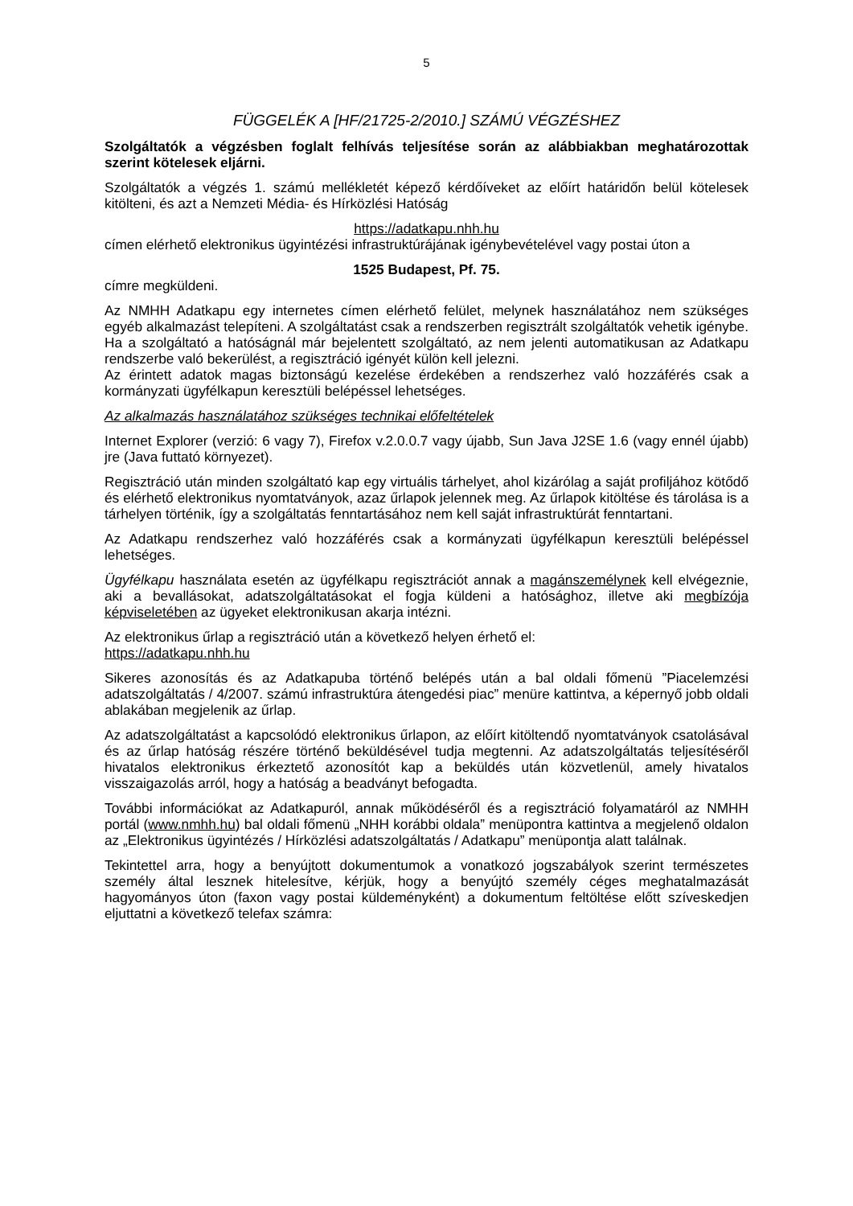5
FÜGGELÉK A [HF/21725-2/2010.] SZÁMÚ VÉGZÉSHEZ
Szolgáltatók a végzésben foglalt felhívás teljesítése során az alábbiakban meghatározottak szerint kötelesek eljárni.
Szolgáltatók a végzés 1. számú mellékletét képező kérdőíveket az előírt határidőn belül kötelesek kitölteni, és azt a Nemzeti Média- és Hírközlési Hatóság
https://adatkapu.nhh.hu
címen elérhető elektronikus ügyintézési infrastruktúrájának igénybevételével vagy postai úton a
1525 Budapest, Pf. 75.
címre megküldeni.
Az NMHH Adatkapu egy internetes címen elérhető felület, melynek használatához nem szükséges egyéb alkalmazást telepíteni. A szolgáltatást csak a rendszerben regisztrált szolgáltatók vehetik igénybe. Ha a szolgáltató a hatóságnál már bejelentett szolgáltató, az nem jelenti automatikusan az Adatkapu rendszerbe való bekerülést, a regisztráció igényét külön kell jelezni.
Az érintett adatok magas biztonságú kezelése érdekében a rendszerhez való hozzáférés csak a kormányzati ügyfélkapun keresztüli belépéssel lehetséges.
Az alkalmazás használatához szükséges technikai előfeltételek
Internet Explorer (verzió: 6 vagy 7), Firefox v.2.0.0.7 vagy újabb, Sun Java J2SE 1.6 (vagy ennél újabb) jre (Java futtató környezet).
Regisztráció után minden szolgáltató kap egy virtuális tárhelyet, ahol kizárólag a saját profiljához kötődő és elérhető elektronikus nyomtatványok, azaz űrlapok jelennek meg. Az űrlapok kitöltése és tárolása is a tárhelyen történik, így a szolgáltatás fenntartásához nem kell saját infrastruktúrát fenntartani.
Az Adatkapu rendszerhez való hozzáférés csak a kormányzati ügyfélkapun keresztüli belépéssel lehetséges.
Ügyfélkapu használata esetén az ügyfélkapu regisztrációt annak a magánszemélynek kell elvégeznie, aki a bevallásokat, adatszolgáltatásokat el fogja küldeni a hatósághoz, illetve aki megbízója képviseletében az ügyeket elektronikusan akarja intézni.
Az elektronikus űrlap a regisztráció után a következő helyen érhető el:
https://adatkapu.nhh.hu
Sikeres azonosítás és az Adatkapuba történő belépés után a bal oldali főmenü ”Piacelemzési adatszolgáltatás / 4/2007. számú infrastruktúra átengedési piac” menüre kattintva, a képernyő jobb oldali ablakában megjelenik az űrlap.
Az adatszolgáltatást a kapcsolódó elektronikus űrlapon, az előírt kitöltendő nyomtatványok csatolásával és az űrlap hatóság részére történő beküldésével tudja megtenni. Az adatszolgáltatás teljesítéséről hivatalos elektronikus érkeztető azonosítót kap a beküldés után közvetlenül, amely hivatalos visszaigazolás arról, hogy a hatóság a beadványt befogadta.
További információkat az Adatkapuról, annak működéséről és a regisztráció folyamatáról az NMHH portál (www.nmhh.hu) bal oldali főmenü „NHH korábbi oldala” menüpontra kattintva a megjelenő oldalon az „Elektronikus ügyintézés / Hírközlési adatszolgáltatás / Adatkapu” menüpontja alatt találnak.
Tekintettel arra, hogy a benyújtott dokumentumok a vonatkozó jogszabályok szerint természetes személy által lesznek hitelesítve, kérjük, hogy a benyújtó személy céges meghatalmazását hagyományos úton (faxon vagy postai küldeményként) a dokumentum feltöltése előtt szíveskedjen eljuttatni a következő telefax számra: